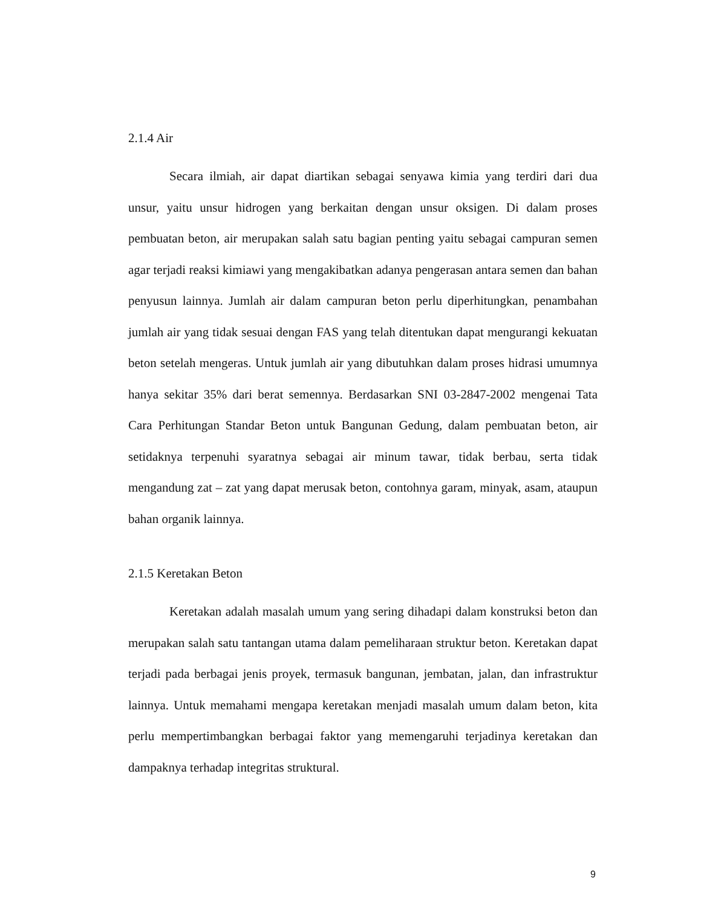2.1.4 Air
Secara ilmiah, air dapat diartikan sebagai senyawa kimia yang terdiri dari dua unsur, yaitu unsur hidrogen yang berkaitan dengan unsur oksigen. Di dalam proses pembuatan beton, air merupakan salah satu bagian penting yaitu sebagai campuran semen agar terjadi reaksi kimiawi yang mengakibatkan adanya pengerasan antara semen dan bahan penyusun lainnya. Jumlah air dalam campuran beton perlu diperhitungkan, penambahan jumlah air yang tidak sesuai dengan FAS yang telah ditentukan dapat mengurangi kekuatan beton setelah mengeras. Untuk jumlah air yang dibutuhkan dalam proses hidrasi umumnya hanya sekitar 35% dari berat semennya. Berdasarkan SNI 03-2847-2002 mengenai Tata Cara Perhitungan Standar Beton untuk Bangunan Gedung, dalam pembuatan beton, air setidaknya terpenuhi syaratnya sebagai air minum tawar, tidak berbau, serta tidak mengandung zat – zat yang dapat merusak beton, contohnya garam, minyak, asam, ataupun bahan organik lainnya.
2.1.5 Keretakan Beton
Keretakan adalah masalah umum yang sering dihadapi dalam konstruksi beton dan merupakan salah satu tantangan utama dalam pemeliharaan struktur beton. Keretakan dapat terjadi pada berbagai jenis proyek, termasuk bangunan, jembatan, jalan, dan infrastruktur lainnya. Untuk memahami mengapa keretakan menjadi masalah umum dalam beton, kita perlu mempertimbangkan berbagai faktor yang memengaruhi terjadinya keretakan dan dampaknya terhadap integritas struktural.
9